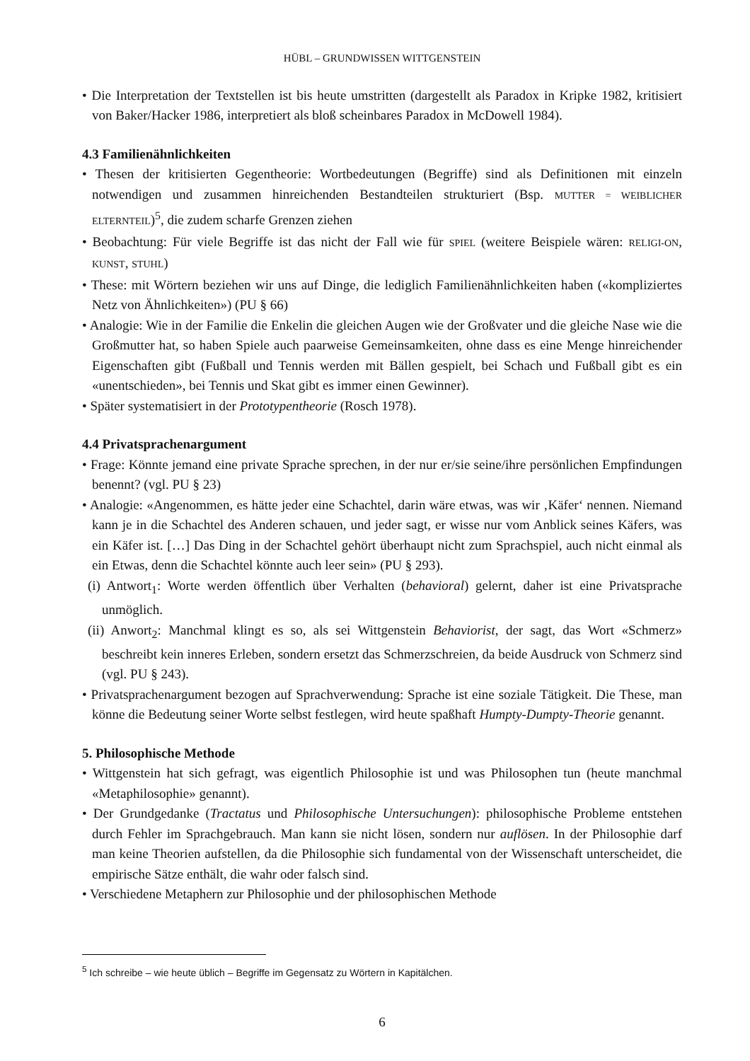HÜBL – GRUNDWISSEN WITTGENSTEIN
• Die Interpretation der Textstellen ist bis heute umstritten (dargestellt als Paradox in Kripke 1982, kritisiert von Baker/Hacker 1986, interpretiert als bloß scheinbares Paradox in McDowell 1984).
4.3 Familienähnlichkeiten
• Thesen der kritisierten Gegentheorie: Wortbedeutungen (Begriffe) sind als Definitionen mit einzeln notwendigen und zusammen hinreichenden Bestandteilen strukturiert (Bsp. MUTTER = WEIBLICHER ELTERNTEIL)<sup>5</sup>, die zudem scharfe Grenzen ziehen
• Beobachtung: Für viele Begriffe ist das nicht der Fall wie für SPIEL (weitere Beispiele wären: RELIGI-ON, KUNST, STUHL)
• These: mit Wörtern beziehen wir uns auf Dinge, die lediglich Familienähnlichkeiten haben («kompliziertes Netz von Ähnlichkeiten») (PU § 66)
• Analogie: Wie in der Familie die Enkelin die gleichen Augen wie der Großvater und die gleiche Nase wie die Großmutter hat, so haben Spiele auch paarweise Gemeinsamkeiten, ohne dass es eine Menge hinreichender Eigenschaften gibt (Fußball und Tennis werden mit Bällen gespielt, bei Schach und Fußball gibt es ein «unentschieden», bei Tennis und Skat gibt es immer einen Gewinner).
• Später systematisiert in der Prototypentheorie (Rosch 1978).
4.4 Privatsprachenargument
• Frage: Könnte jemand eine private Sprache sprechen, in der nur er/sie seine/ihre persönlichen Empfindungen benennt? (vgl. PU § 23)
• Analogie: «Angenommen, es hätte jeder eine Schachtel, darin wäre etwas, was wir ‚Käfer‘ nennen. Niemand kann je in die Schachtel des Anderen schauen, und jeder sagt, er wisse nur vom Anblick seines Käfers, was ein Käfer ist. […] Das Ding in der Schachtel gehört überhaupt nicht zum Sprachspiel, auch nicht einmal als ein Etwas, denn die Schachtel könnte auch leer sein» (PU § 293).
(i) Antwort<sub>1</sub>: Worte werden öffentlich über Verhalten (behavioral) gelernt, daher ist eine Privatsprache unmöglich.
(ii) Anwort<sub>2</sub>: Manchmal klingt es so, als sei Wittgenstein Behaviorist, der sagt, das Wort «Schmerz» beschreibt kein inneres Erleben, sondern ersetzt das Schmerzschreien, da beide Ausdruck von Schmerz sind (vgl. PU § 243).
• Privatsprachenargument bezogen auf Sprachverwendung: Sprache ist eine soziale Tätigkeit. Die These, man könne die Bedeutung seiner Worte selbst festlegen, wird heute spaßhaft Humpty-Dumpty-Theorie genannt.
5. Philosophische Methode
• Wittgenstein hat sich gefragt, was eigentlich Philosophie ist und was Philosophen tun (heute manchmal «Metaphilosophie» genannt).
• Der Grundgedanke (Tractatus und Philosophische Untersuchungen): philosophische Probleme entstehen durch Fehler im Sprachgebrauch. Man kann sie nicht lösen, sondern nur auflösen. In der Philosophie darf man keine Theorien aufstellen, da die Philosophie sich fundamental von der Wissenschaft unterscheidet, die empirische Sätze enthält, die wahr oder falsch sind.
• Verschiedene Metaphern zur Philosophie und der philosophischen Methode
<sup>5</sup> Ich schreibe – wie heute üblich – Begriffe im Gegensatz zu Wörtern in Kapitälchen.
6